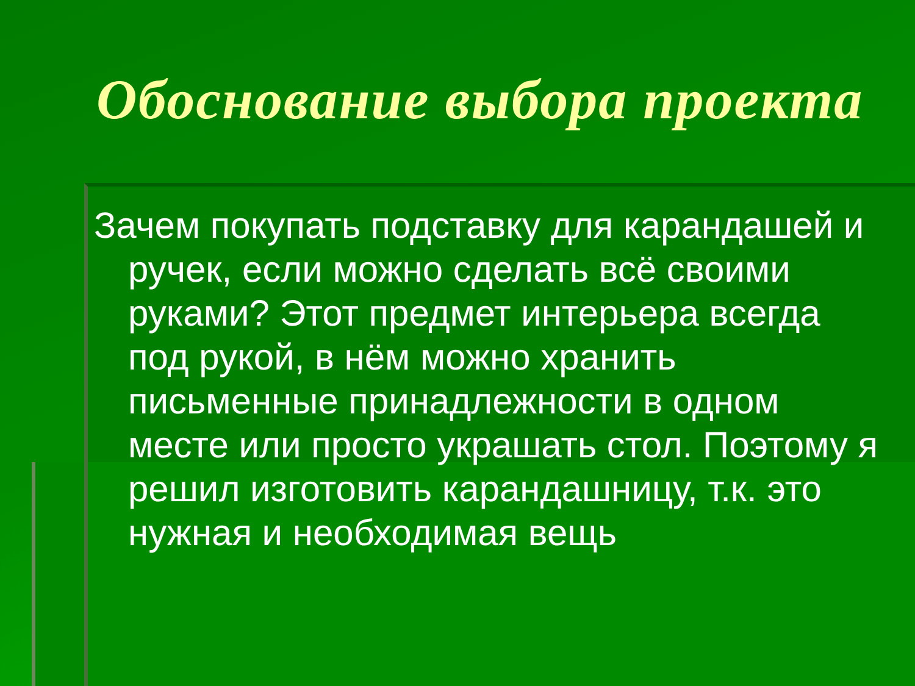Обоснование выбора проекта
Зачем покупать подставку для карандашей и ручек, если можно сделать всё своими руками? Этот предмет интерьера всегда под рукой, в нём можно хранить письменные принадлежности в одном месте или просто украшать стол. Поэтому я решил изготовить карандашницу, т.к. это нужная и необходимая вещь